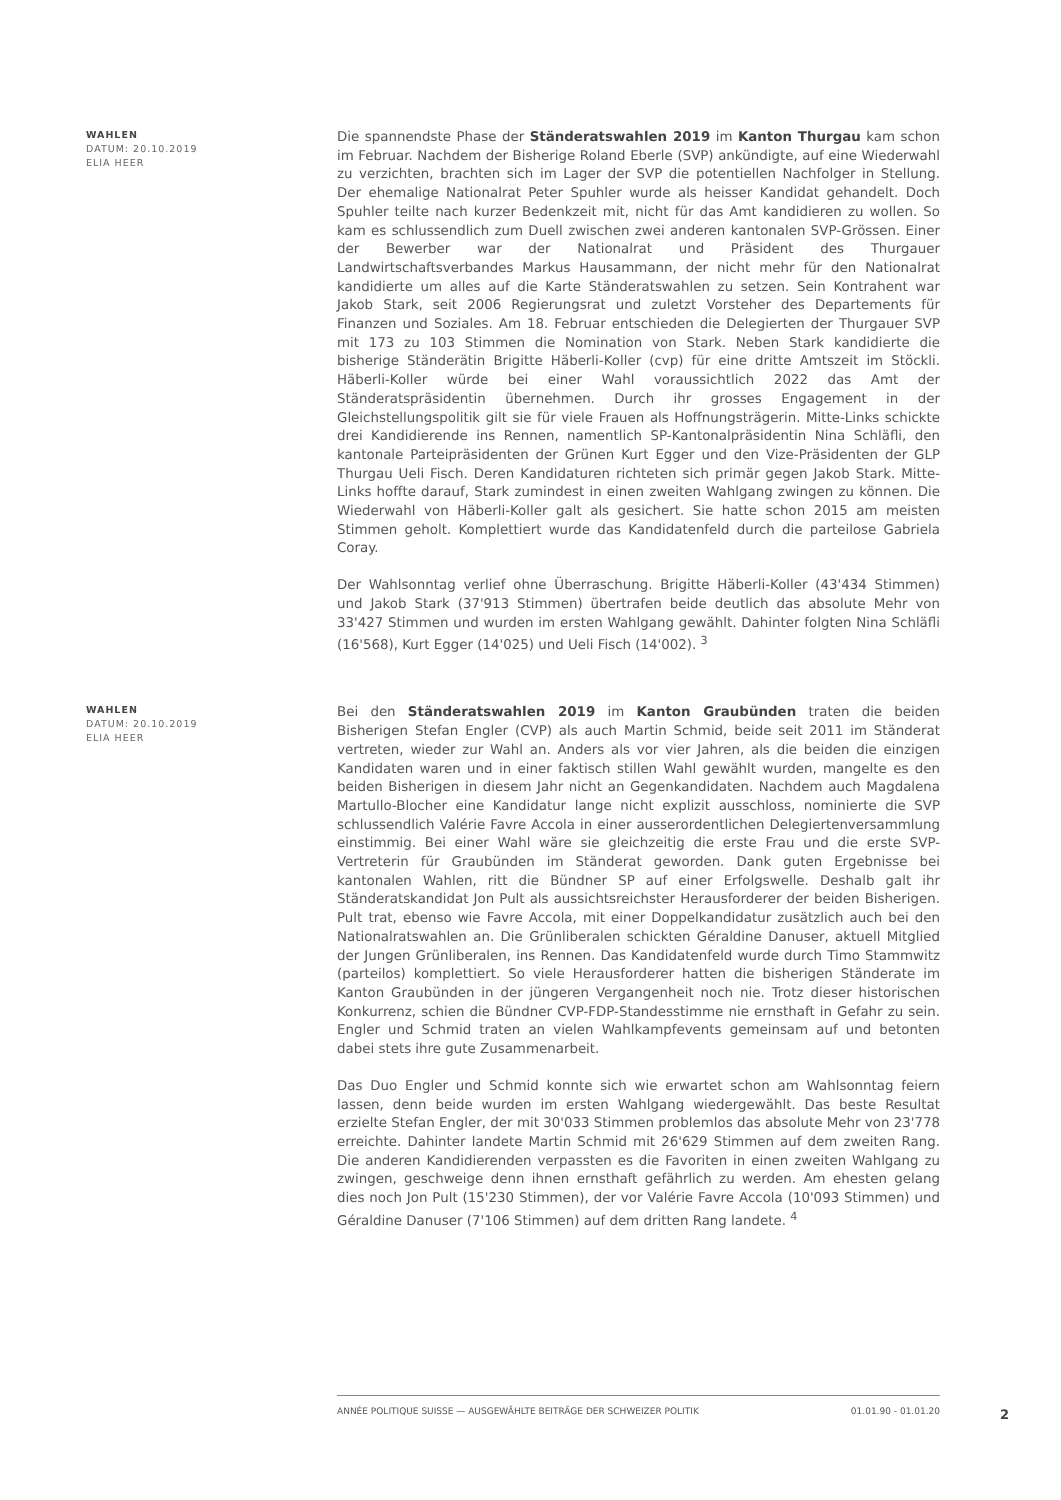WAHLEN
DATUM: 20.10.2019
ELIA HEER
Die spannendste Phase der Ständeratswahlen 2019 im Kanton Thurgau kam schon im Februar. Nachdem der Bisherige Roland Eberle (SVP) ankündigte, auf eine Wiederwahl zu verzichten, brachten sich im Lager der SVP die potentiellen Nachfolger in Stellung. Der ehemalige Nationalrat Peter Spuhler wurde als heisser Kandidat gehandelt. Doch Spuhler teilte nach kurzer Bedenkzeit mit, nicht für das Amt kandidieren zu wollen. So kam es schlussendlich zum Duell zwischen zwei anderen kantonalen SVP-Grössen. Einer der Bewerber war der Nationalrat und Präsident des Thurgauer Landwirtschaftsverbandes Markus Hausammann, der nicht mehr für den Nationalrat kandidierte um alles auf die Karte Ständeratswahlen zu setzen. Sein Kontrahent war Jakob Stark, seit 2006 Regierungsrat und zuletzt Vorsteher des Departements für Finanzen und Soziales. Am 18. Februar entschieden die Delegierten der Thurgauer SVP mit 173 zu 103 Stimmen die Nomination von Stark. Neben Stark kandidierte die bisherige Ständerätin Brigitte Häberli-Koller (cvp) für eine dritte Amtszeit im Stöckli. Häberli-Koller würde bei einer Wahl voraussichtlich 2022 das Amt der Ständeratspräsidentin übernehmen. Durch ihr grosses Engagement in der Gleichstellungspolitik gilt sie für viele Frauen als Hoffnungsträgerin. Mitte-Links schickte drei Kandidierende ins Rennen, namentlich SP-Kantonalpräsidentin Nina Schläfli, den kantonale Parteipräsidenten der Grünen Kurt Egger und den Vize-Präsidenten der GLP Thurgau Ueli Fisch. Deren Kandidaturen richteten sich primär gegen Jakob Stark. Mitte-Links hoffte darauf, Stark zumindest in einen zweiten Wahlgang zwingen zu können. Die Wiederwahl von Häberli-Koller galt als gesichert. Sie hatte schon 2015 am meisten Stimmen geholt. Komplettiert wurde das Kandidatenfeld durch die parteilose Gabriela Coray.
Der Wahlsonntag verlief ohne Überraschung. Brigitte Häberli-Koller (43'434 Stimmen) und Jakob Stark (37'913 Stimmen) übertrafen beide deutlich das absolute Mehr von 33'427 Stimmen und wurden im ersten Wahlgang gewählt. Dahinter folgten Nina Schläfli (16'568), Kurt Egger (14'025) und Ueli Fisch (14'002). <sup>3</sup>
WAHLEN
DATUM: 20.10.2019
ELIA HEER
Bei den Ständeratswahlen 2019 im Kanton Graubünden traten die beiden Bisherigen Stefan Engler (CVP) als auch Martin Schmid, beide seit 2011 im Ständerat vertreten, wieder zur Wahl an. Anders als vor vier Jahren, als die beiden die einzigen Kandidaten waren und in einer faktisch stillen Wahl gewählt wurden, mangelte es den beiden Bisherigen in diesem Jahr nicht an Gegenkandidaten. Nachdem auch Magdalena Martullo-Blocher eine Kandidatur lange nicht explizit ausschloss, nominierte die SVP schlussendlich Valérie Favre Accola in einer ausserordentlichen Delegiertenversammlung einstimmig. Bei einer Wahl wäre sie gleichzeitig die erste Frau und die erste SVP-Vertreterin für Graubünden im Ständerat geworden. Dank guten Ergebnisse bei kantonalen Wahlen, ritt die Bündner SP auf einer Erfolgswelle. Deshalb galt ihr Ständeratskandidat Jon Pult als aussichtsreichster Herausforderer der beiden Bisherigen. Pult trat, ebenso wie Favre Accola, mit einer Doppelkandidatur zusätzlich auch bei den Nationalratswahlen an. Die Grünliberalen schickten Géraldine Danuser, aktuell Mitglied der Jungen Grünliberalen, ins Rennen. Das Kandidatenfeld wurde durch Timo Stammwitz (parteilos) komplettiert. So viele Herausforderer hatten die bisherigen Ständerate im Kanton Graubünden in der jüngeren Vergangenheit noch nie. Trotz dieser historischen Konkurrenz, schien die Bündner CVP-FDP-Standesstimme nie ernsthaft in Gefahr zu sein. Engler und Schmid traten an vielen Wahlkampfevents gemeinsam auf und betonten dabei stets ihre gute Zusammenarbeit.
Das Duo Engler und Schmid konnte sich wie erwartet schon am Wahlsonntag feiern lassen, denn beide wurden im ersten Wahlgang wiedergewählt. Das beste Resultat erzielte Stefan Engler, der mit 30'033 Stimmen problemlos das absolute Mehr von 23'778 erreichte. Dahinter landete Martin Schmid mit 26'629 Stimmen auf dem zweiten Rang. Die anderen Kandidierenden verpassten es die Favoriten in einen zweiten Wahlgang zu zwingen, geschweige denn ihnen ernsthaft gefährlich zu werden. Am ehesten gelang dies noch Jon Pult (15'230 Stimmen), der vor Valérie Favre Accola (10'093 Stimmen) und Géraldine Danuser (7'106 Stimmen) auf dem dritten Rang landete. <sup>4</sup>
ANNÉE POLITIQUE SUISSE — AUSGEWÄHLTE BEITRÄGE DER SCHWEIZER POLITIK 01.01.90 - 01.01.20
2